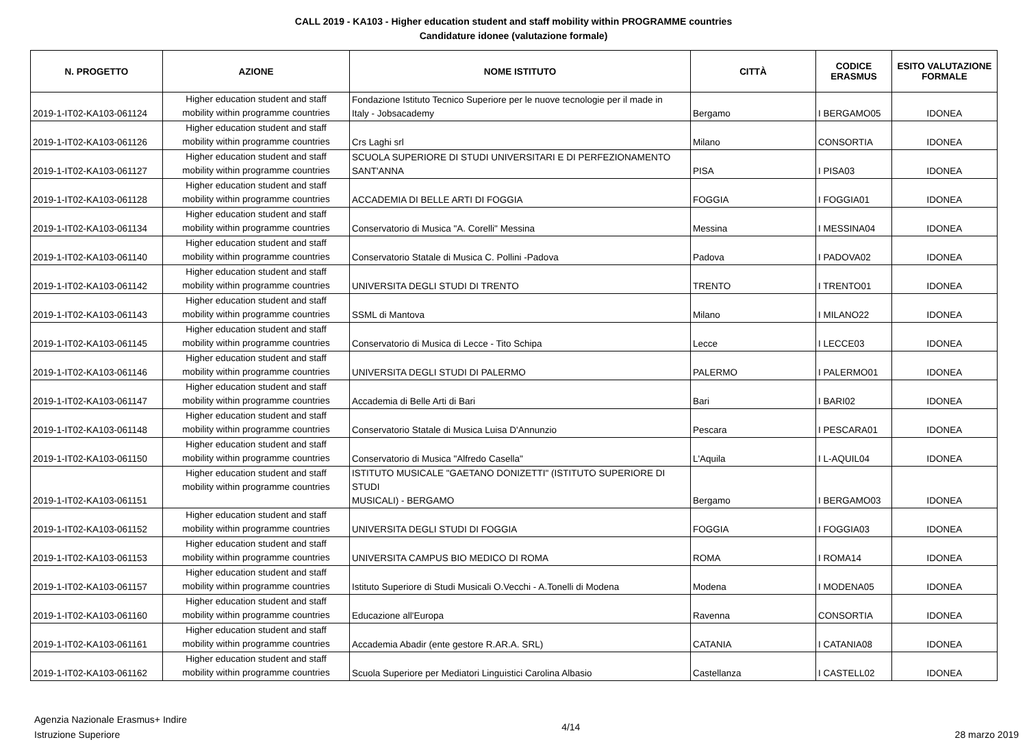CALL 2019 - KA103 - Higher education student and staff mobility within PROGRAMME countries
Candidature idonee (valutazione formale)
| N. PROGETTO | AZIONE | NOME ISTITUTO | CITTÀ | CODICE ERASMUS | ESITO VALUTAZIONE FORMALE |
| --- | --- | --- | --- | --- | --- |
| 2019-1-IT02-KA103-061124 | Higher education student and staff mobility within programme countries | Fondazione Istituto Tecnico Superiore per le nuove tecnologie per il made in Italy - Jobsacademy | Bergamo | I BERGAMO05 | IDONEA |
| 2019-1-IT02-KA103-061126 | Higher education student and staff mobility within programme countries | Crs Laghi srl | Milano | CONSORTIA | IDONEA |
| 2019-1-IT02-KA103-061127 | Higher education student and staff mobility within programme countries | SCUOLA SUPERIORE DI STUDI UNIVERSITARI E DI PERFEZIONAMENTO SANT'ANNA | PISA | I PISA03 | IDONEA |
| 2019-1-IT02-KA103-061128 | Higher education student and staff mobility within programme countries | ACCADEMIA DI BELLE ARTI DI FOGGIA | FOGGIA | I FOGGIA01 | IDONEA |
| 2019-1-IT02-KA103-061134 | Higher education student and staff mobility within programme countries | Conservatorio di Musica "A. Corelli" Messina | Messina | I MESSINA04 | IDONEA |
| 2019-1-IT02-KA103-061140 | Higher education student and staff mobility within programme countries | Conservatorio Statale di Musica C. Pollini -Padova | Padova | I PADOVA02 | IDONEA |
| 2019-1-IT02-KA103-061142 | Higher education student and staff mobility within programme countries | UNIVERSITA DEGLI STUDI DI TRENTO | TRENTO | I TRENTO01 | IDONEA |
| 2019-1-IT02-KA103-061143 | Higher education student and staff mobility within programme countries | SSML di Mantova | Milano | I MILANO22 | IDONEA |
| 2019-1-IT02-KA103-061145 | Higher education student and staff mobility within programme countries | Conservatorio di Musica di Lecce - Tito Schipa | Lecce | I LECCE03 | IDONEA |
| 2019-1-IT02-KA103-061146 | Higher education student and staff mobility within programme countries | UNIVERSITA DEGLI STUDI DI PALERMO | PALERMO | I PALERMO01 | IDONEA |
| 2019-1-IT02-KA103-061147 | Higher education student and staff mobility within programme countries | Accademia di Belle Arti di Bari | Bari | I BARI02 | IDONEA |
| 2019-1-IT02-KA103-061148 | Higher education student and staff mobility within programme countries | Conservatorio Statale di Musica Luisa D'Annunzio | Pescara | I PESCARA01 | IDONEA |
| 2019-1-IT02-KA103-061150 | Higher education student and staff mobility within programme countries | Conservatorio di Musica "Alfredo Casella" | L'Aquila | I L-AQUIL04 | IDONEA |
| 2019-1-IT02-KA103-061151 | Higher education student and staff mobility within programme countries | ISTITUTO MUSICALE "GAETANO DONIZETTI" (ISTITUTO SUPERIORE DI STUDI MUSICALI) - BERGAMO | Bergamo | I BERGAMO03 | IDONEA |
| 2019-1-IT02-KA103-061152 | Higher education student and staff mobility within programme countries | UNIVERSITA DEGLI STUDI DI FOGGIA | FOGGIA | I FOGGIA03 | IDONEA |
| 2019-1-IT02-KA103-061153 | Higher education student and staff mobility within programme countries | UNIVERSITA CAMPUS BIO MEDICO DI ROMA | ROMA | I ROMA14 | IDONEA |
| 2019-1-IT02-KA103-061157 | Higher education student and staff mobility within programme countries | Istituto Superiore di Studi Musicali O.Vecchi - A.Tonelli di Modena | Modena | I MODENA05 | IDONEA |
| 2019-1-IT02-KA103-061160 | Higher education student and staff mobility within programme countries | Educazione all'Europa | Ravenna | CONSORTIA | IDONEA |
| 2019-1-IT02-KA103-061161 | Higher education student and staff mobility within programme countries | Accademia Abadir (ente gestore R.AR.A. SRL) | CATANIA | I CATANIA08 | IDONEA |
| 2019-1-IT02-KA103-061162 | Higher education student and staff mobility within programme countries | Scuola Superiore per Mediatori Linguistici Carolina Albasio | Castellanza | I CASTELL02 | IDONEA |
Agenzia Nazionale Erasmus+ Indire
Istruzione Superiore
4/14
28 marzo 2019